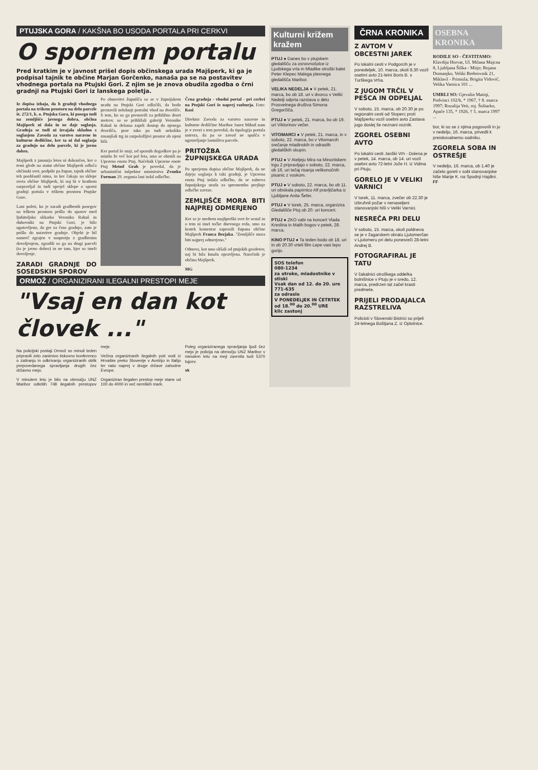PTUJSKA GORA / KAKŠNA BO USODA PORTALA PRI CERKVI
O spornem portalu
Pred kratkim je v javnost prišel dopis občinskega urada Majšperk, ki ga je podpisal tajnik te občine Marjan Gorčenko, nanaša pa se na postavitev vhodnega portala na Ptujski Gori. Z njim se je znova obudila zgodba o črni gradnji na Ptujski Gori iz lanskega poletja.
Iz dopisa izhaja, da h gradnji vhodnega portala na trškem prostoru na delu parcele št. 272/1, k. o. Ptujska Gora, ki posega tudi na zemljišče javnega dobra, občina Majšperk ni dala in ne daje soglasja. Gradnja se tudi ni izvajala skladno s soglasjem Zavoda za varstvo naravne in kulturne dediščine, ker ta ni dal soglasja za gradnjo na delu parcele, ki je javno dobro.
Majšperk z janaurja letos ni dokončen, ker o temi glede na statut občine Majšperk odloča občinski svet, podpiše pa župan, tajnik občine teh pooblastil nima, in ker čakajo na sklepe sveta občine Majšperk, ki naj bi v kratkem razpravljal in tudi sprejel sklepe o sporni gradnji portala v trškem prostoru Ptujske Gore.
Lani poleti, ko je zaradi gradbenih posegov na trškem prostoru prišlo do sporov med ljubiteljsko slikarko Veroniko Rakuš in duhovniki na Ptujski Gori, je bilo ugotovljeno, da gre za črno gradnjo, zato je prišlo do ustavitve gradnje. Objekt je bil namreč zgrajen v nasprotju z gradbenim dovoljenjem, zgradili so ga na drugi parceli (ta je javno dobro) in ne tam, kjer so imeli dovoljenje.
ZARADI GRADNJE DO SOSEDSKIH SPOROV
Po obnovitvi župnišča so se v župnijskem uradu na Ptujski Gori odločili, da bodo prestavili nekdanji portalni vhod na dvorišče. S tem, ko so ga prestavili za približno deset metrov, so se približali galeriji Veronike Rakuš in deloma zaprli dostop do njenega dvorišča, prav tako pa tudi nekoliko zmanjšali trg in razpoložljivi prostor ob njeni hiši.
Ker portal še stoji, od spornih dogodkov pa je minilo že več kot pol leta, smo se obrnili na Upravno enoto Ptuj. Načelnik Upravne enote Ptuj Metod Grah je povedal, da je urbanistični inšpektor ministrstva Zvonko Furman 29. avgusta lani izdal odločbo.
Črna gradnja - vhodni portal - pri cerkvi na Ptujski Gori še naprej razburja. Foto: Kosi
Direktor Zavoda za varstvo naravne in kulturne dediščine Maribor Janez Mikuž nam je v zvezi s tem povedal, da tipologija portala ustreza, da pa se zavod ne spušča v ugotavljanje lastništva parcele.
PRITOŽBA ŽUPNIJSKEGA URADA
Po sprejemu dopisa občine Majšperk, da ne dajejo soglasja k taki gradnji, je Upravna enota Ptuj izdala odločbo, da se zahteva župnijskega urada za spremembo prejšnje odločbe zavrne.
ZEMLJIŠČE MORA BITI NAJPREJ ODMERJENO
Ker se je medtem majšperški svet že sestal in o tem ni imel točke dnevnega reda, smo za kratek komentar zaprosili župana občine Majšperk Franca Bezjaka. "Zemljišče mora biti najprej odmerjeno."
Odmera, kot smo slišali od ptujskih geodetov, naj bi bila kmalu opravljena. Naročnik je občina Majšperk.
MG
ORMOŽ / ORGANIZIRANI ILEGALNI PRESTOPI MEJE
"Vsaj en dan kot človek ..."
Na policijski postaji Ormož so minuli teden pripravili zelo zanimivo tiskovno konferenco o zatiranju in odkrivanju organiziranih oblik prepovedanega spravljanja drugih čez državno mejo.
V minulem letu je bilo na območju UNZ Maribor odkritih 748 ilegalnih prestopov meje.
Večina organiziranih ilegalnih poti vodi iz Hrvaške preko Slovenije v Avstrijo in Italijo ter nato naprej v druge države zahodne Evrope.
Organiziran ilegalen prestop meje stane od 100 do 4000 in več nemških mark.
Poleg organiziranega spravljanja ljudi čez mejo je policija na območju UNZ Maribor v minulem letu na meji zavrnila tudi 5370 tujcev.
vk
Kulturni križem kražem
PTUJ ● Danes bo v ptujskem gledališču za osnovnošolce iz Ljudskega vrta in Mladike otroški balet Peter Klepec Malega plesnega gledališča Maribor.
VELIKA NEDELJA ● V petek, 21. marca, bo ob 18. uri v dvorcu v Veliki Nedelji odprta razstava o delu Prosvetnega društva Simona Gregorčiča.
PTUJ ● V petek, 21. marca, bo ob 19. uri Viktorinov večer.
VITOMARCI ● V petek, 21. marca, in v soboto, 22. marca, bo v Vitomarcih srečanje mladinskih in odraslih gledaliških skupin.
PTUJ ● V Ateljeju Mira na Minoritskem trgu 2 pripravljajo v soboto, 22. marca, ob 16. uri tečaj risanja velikonočnih pisanic z voskom.
PTUJ ● V soboto, 22. marca, bo ob 11. uri obiskala papirnico Alf pravljičarka iz Ljubljane Anita Šefer.
PTUJ ● V torek, 25. marca, organizira Gledališče Ptuj ob 20. uri koncert.
PTUJ ● ZKO vabi na koncert Vlada Kreslina in Malih bogov v petek, 28. marca.
KINO PTUJ ● Ta teden bodo ob 18. uri in ob 20.30 vrteli film Lepe vasi lepo gorijo.
SOS telefon
080-1234
za otroke, mladostnike v stiski
Vsak dan od 12. do 20. ure
771-635
za odrasle
V PONEDELJEK IN ČETRTEK od 18.<sup>00</sup> do 20.<sup>00</sup> URE
klic zastonj
ČRNA KRONIKA
Z AVTOM V OBCESTNI JAREK
Po lokalni cesti v Podgorcih je v ponedeljek, 10. marca, okoli 8.30 vozil osebni avto 21-letni Boris B. s Turškega Vrha.
Z JUGOM TRČIL V PEŠCA IN ODPELJAL
V soboto, 15. marca, ob 20.30 je po regionalni cesti od Stoperc proti Majšperku vozil osebni avto Zastava jugo doslej še neznani voznik.
ZGOREL OSEBNI AVTO
Po lokalni cesti Janški Vrh - Dolena je v petek, 14. marca, ob 14. uri vozil osebni avto 72-letni Jože H. iz Vidma pri Ptuju.
GORELO JE V VELIKI VARNICI
V torek, 11. marca, zvečer ob 22.30 je izbruhnil požar v nenaseljeni stanovanjski hiši v Veliki Varnici.
NESREČA PRI DELU
V soboto, 15. marca, okoli poldneva se je v žagarskem obratu Ljutomerčan v Ljutomeru pri delu ponesreči 28-letni Andrej B.
FOTOGRAFIRAL JE TATU
V čakalnici otroškega oddelka bolnišnice v Ptuju je v sredo, 12. marca, predrzen tat začel krasti predmete.
PRIJELI PRODAJALCA RAZSTRELIVA
Policisti v Slovenski Bistrici so prijeli 24-letnega Boštjana Z. iz Oplotnice.
OSEBNA KRONIKA
RODILE SO - ČESTITAMO: Klavdija Horvat, Ul. Milana Majcna 8, Ljubljana Šiška - Mitjo; Bojana Domanjko, Veliki Brebrovnik 21, Miklavž - Primoža; Brigita Vidovič, Velika Varnica 101 ...
UMRLI SO: Gjevalin Matiqi, Podvinci 102/b, * 1967, † 8. marca 1997; Rozalija Veit, roj. Šoštarko, Apače 135, * 1926, † 5. marca 1997 ...
bor, ki so se z njima pogovorili in ju v nedeljo, 16. marca, privedli k preiskovalnemu sodniku.
ZGORELA SOBA IN OSTREŠJE
V nedeljo, 16. marca, ob 1.40 je začelo goreti v sobi stanovanjske hiše Marije K. na Spodnji Hajdini. FF